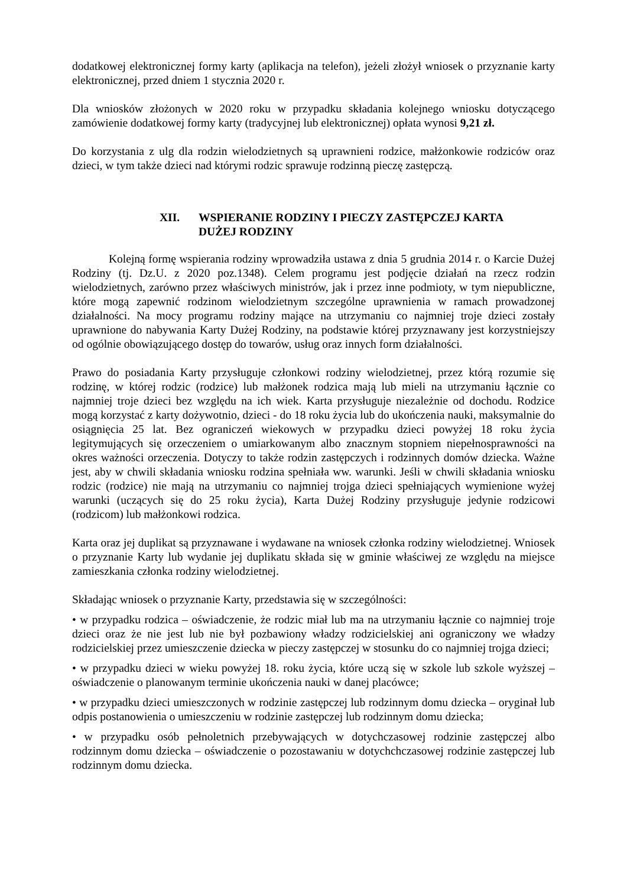dodatkowej elektronicznej formy karty (aplikacja na telefon), jeżeli złożył wniosek o przyznanie karty elektronicznej, przed dniem 1 stycznia 2020 r.
Dla wniosków złożonych w 2020 roku w przypadku składania kolejnego wniosku dotyczącego zamówienie dodatkowej formy karty (tradycyjnej lub elektronicznej) opłata wynosi 9,21 zł.
Do korzystania z ulg dla rodzin wielodzietnych są uprawnieni rodzice, małżonkowie rodziców oraz dzieci, w tym także dzieci nad którymi rodzic sprawuje rodzinną pieczę zastępczą.
XII. WSPIERANIE RODZINY I PIECZY ZASTĘPCZEJ KARTA DUŻEJ RODZINY
Kolejną formę wspierania rodziny wprowadziła ustawa z dnia 5 grudnia 2014 r. o Karcie Dużej Rodziny (tj. Dz.U. z 2020 poz.1348). Celem programu jest podjęcie działań na rzecz rodzin wielodzietnych, zarówno przez właściwych ministrów, jak i przez inne podmioty, w tym niepubliczne, które mogą zapewnić rodzinom wielodzietnym szczególne uprawnienia w ramach prowadzonej działalności. Na mocy programu rodziny mające na utrzymaniu co najmniej troje dzieci zostały uprawnione do nabywania Karty Dużej Rodziny, na podstawie której przyznawany jest korzystniejszy od ogólnie obowiązującego dostęp do towarów, usług oraz innych form działalności.
Prawo do posiadania Karty przysługuje członkowi rodziny wielodzietnej, przez którą rozumie się rodzinę, w której rodzic (rodzice) lub małżonek rodzica mają lub mieli na utrzymaniu łącznie co najmniej troje dzieci bez względu na ich wiek. Karta przysługuje niezależnie od dochodu. Rodzice mogą korzystać z karty dożywotnio, dzieci - do 18 roku życia lub do ukończenia nauki, maksymalnie do osiągnięcia 25 lat. Bez ograniczeń wiekowych w przypadku dzieci powyżej 18 roku życia legitymujących się orzeczeniem o umiarkowanym albo znacznym stopniem niepełnosprawności na okres ważności orzeczenia. Dotyczy to także rodzin zastępczych i rodzinnych domów dziecka. Ważne jest, aby w chwili składania wniosku rodzina spełniała ww. warunki. Jeśli w chwili składania wniosku rodzic (rodzice) nie mają na utrzymaniu co najmniej trojga dzieci spełniających wymienione wyżej warunki (uczących się do 25 roku życia), Karta Dużej Rodziny przysługuje jedynie rodzicowi (rodzicom) lub małżonkowi rodzica.
Karta oraz jej duplikat są przyznawane i wydawane na wniosek członka rodziny wielodzietnej. Wniosek o przyznanie Karty lub wydanie jej duplikatu składa się w gminie właściwej ze względu na miejsce zamieszkania członka rodziny wielodzietnej.
Składając wniosek o przyznanie Karty, przedstawia się w szczególności:
• w przypadku rodzica – oświadczenie, że rodzic miał lub ma na utrzymaniu łącznie co najmniej troje dzieci oraz że nie jest lub nie był pozbawiony władzy rodzicielskiej ani ograniczony we władzy rodzicielskiej przez umieszczenie dziecka w pieczy zastępczej w stosunku do co najmniej trojga dzieci;
• w przypadku dzieci w wieku powyżej 18. roku życia, które uczą się w szkole lub szkole wyższej – oświadczenie o planowanym terminie ukończenia nauki w danej placówce;
• w przypadku dzieci umieszczonych w rodzinie zastępczej lub rodzinnym domu dziecka – oryginał lub odpis postanowienia o umieszczeniu w rodzinie zastępczej lub rodzinnym domu dziecka;
• w przypadku osób pełnoletnich przebywających w dotychczasowej rodzinie zastępczej albo rodzinnym domu dziecka – oświadczenie o pozostawaniu w dotychchczasowej rodzinie zastępczej lub rodzinnym domu dziecka.